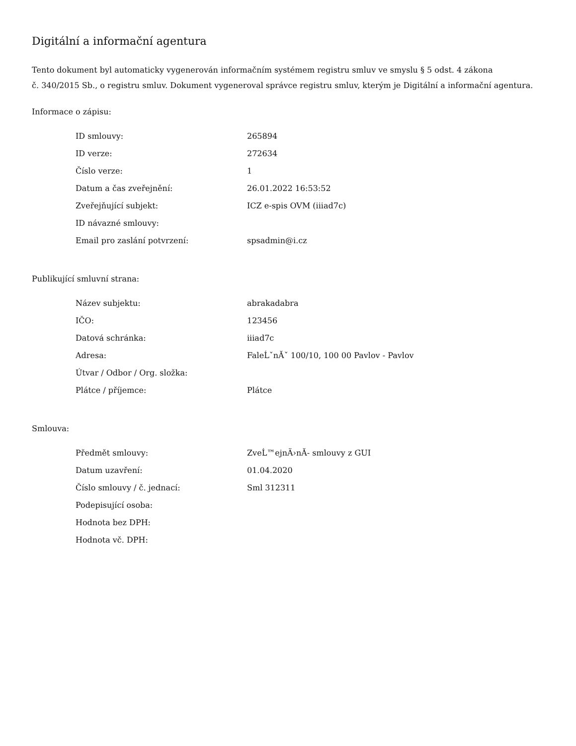Digitální a informační agentura
Tento dokument byl automaticky vygenerován informačním systémem registru smluv ve smyslu § 5 odst. 4 zákona
č. 340/2015 Sb., o registru smluv. Dokument vygeneroval správce registru smluv, kterým je Digitální a informační agentura.
Informace o zápisu:
| ID smlouvy: | 265894 |
| ID verze: | 272634 |
| Číslo verze: | 1 |
| Datum a čas zveřejnění: | 26.01.2022 16:53:52 |
| Zveřejňující subjekt: | ICZ e-spis OVM (iiiad7c) |
| ID návazné smlouvy: | |
| Email pro zaslání potvrzení: | spsadmin@i.cz |
Publikující smluvní strana:
| Název subjektu: | abrakadabra |
| IČO: | 123456 |
| Datová schránka: | iiiad7c |
| Adresa: | FaleĹˇnĂˇ 100/10, 100 00 Pavlov - Pavlov |
| Útvar / Odbor / Org. složka: | |
| Plátce / příjemce: | Plátce |
Smlouva:
| Předmět smlouvy: | ZveĹ™ejnÄ›nĂ- smlouvy z GUI |
| Datum uzavření: | 01.04.2020 |
| Číslo smlouvy / č. jednací: | Sml 312311 |
| Podepisující osoba: | |
| Hodnota bez DPH: | |
| Hodnota vč. DPH: | |